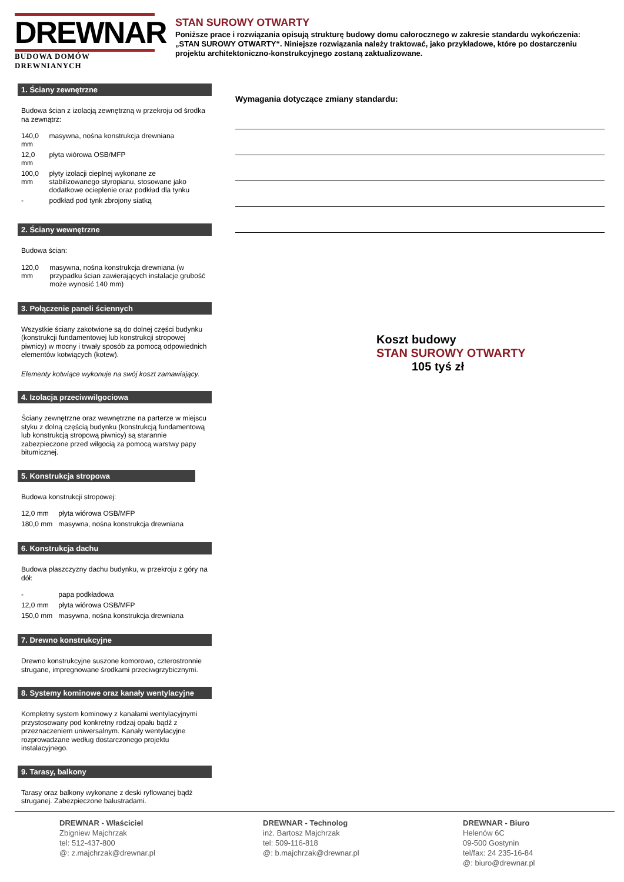DREWNAR
BUDOWA DOMÓW DREWNIANYCH
STAN SUROWY OTWARTY
Poniższe prace i rozwiązania opisują strukturę budowy domu całorocznego w zakresie standardu wykończenia: „STAN SUROWY OTWARTY“. Niniejsze rozwiązania należy traktować, jako przykładowe, które po dostarczeniu projektu architektoniczno-konstrukcyjnego zostaną zaktualizowane.
1. Ściany zewnętrzne
Budowa ścian z izolacją zewnętrzną w przekroju od środka na zewnątrz:
| 140,0 mm | masywna, nośna konstrukcja drewniana |
| 12,0 mm | płyta wiórowa OSB/MFP |
| 100,0 mm | płyty izolacji cieplnej wykonane ze stabilizowanego styropianu, stosowane jako dodatkowe ocieplenie oraz podkład dla tynku |
| - | podkład pod tynk zbrojony siatką |
2. Ściany wewnętrzne
Budowa ścian:
| 120,0 mm | masywna, nośna konstrukcja drewniana (w przypadku ścian zawierających instalacje grubość może wynosić 140 mm) |
3. Połączenie paneli ściennych
Wszystkie ściany zakotwione są do dolnej części budynku
(konstrukcji fundamentowej lub konstrukcji stropowej piwnicy) w mocny i trwały sposób za pomocą odpowiednich elementów kotwiących (kotew).
Elementy kotwiące wykonuje na swój koszt zamawiający.
4. Izolacja przeciwwilgociowa
Ściany zewnętrzne oraz wewnętrzne na parterze w miejscu styku z dolną częścią budynku (konstrukcją fundamentową lub konstrukcją stropową piwnicy) są starannie zabezpieczone przed wilgocią za pomocą warstwy papy bitumicznej.
5. Konstrukcja stropowa
Budowa konstrukcji stropowej:
| 12,0 mm | płyta wiórowa OSB/MFP |
| 180,0 mm | masywna, nośna konstrukcja drewniana |
6. Konstrukcja dachu
Budowa płaszczyzny dachu budynku, w przekroju z góry na dół:
| - | papa podkładowa |
| 12,0 mm | płyta wiórowa OSB/MFP |
| 150,0 mm | masywna, nośna konstrukcja drewniana |
7. Drewno konstrukcyjne
Drewno konstrukcyjne suszone komorowo, czterostronnie strugane, impregnowane środkami przeciwgrzybicznymi.
8. Systemy kominowe oraz kanały wentylacyjne
Kompletny system kominowy z kanałami wentylacyjnymi przystosowany pod konkretny rodzaj opału bądź z przeznaczeniem uniwersalnym. Kanały wentylacyjne rozprowadzane według dostarczonego projektu instalacyjnego.
9. Tarasy, balkony
Tarasy oraz balkony wykonane z deski ryflowanej bądź struganej. Zabezpieczone balustradami.
Wymagania dotyczące zmiany standardu:
Koszt budowy
STAN SUROWY OTWARTY
105 tyś zł
DREWNAR - Właściciel
Zbigniew Majchrzak
tel: 512-437-800
@: z.majchrzak@drewnar.pl
DREWNAR - Technolog
inż. Bartosz Majchrzak
tel: 509-116-818
@: b.majchrzak@drewnar.pl
DREWNAR - Biuro
Helenów 6C
09-500 Gostynin
tel/fax: 24 235-16-84
@: biuro@drewnar.pl